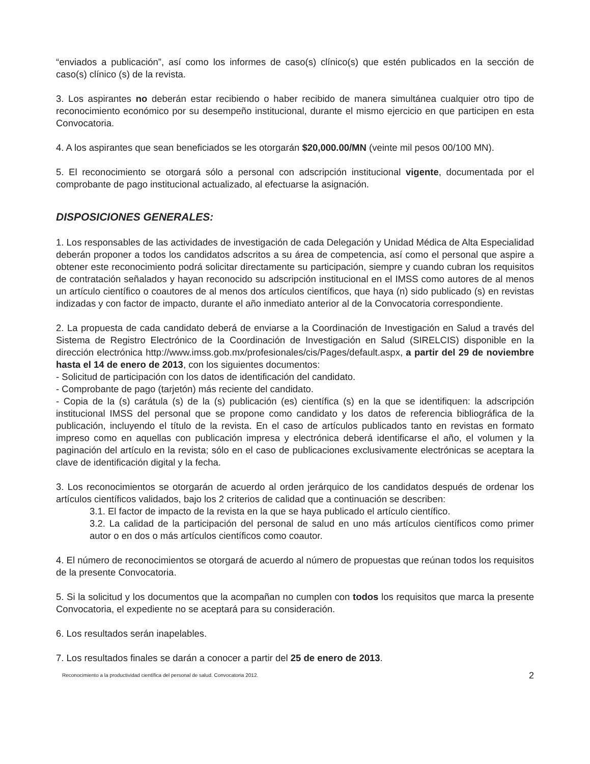“enviados a publicación”, así como los informes de caso(s) clínico(s) que estén publicados en la sección de caso(s) clínico (s) de la revista.
3. Los aspirantes no deberán estar recibiendo o haber recibido de manera simultánea cualquier otro tipo de reconocimiento económico por su desempeño institucional, durante el mismo ejercicio en que participen en esta Convocatoria.
4. A los aspirantes que sean beneficiados se les otorgarán $20,000.00/MN (veinte mil pesos 00/100 MN).
5. El reconocimiento se otorgará sólo a personal con adscripción institucional vigente, documentada por el comprobante de pago institucional actualizado, al efectuarse la asignación.
DISPOSICIONES GENERALES:
1. Los responsables de las actividades de investigación de cada Delegación y Unidad Médica de Alta Especialidad deberán proponer a todos los candidatos adscritos a su área de competencia, así como el personal que aspire a obtener este reconocimiento podrá solicitar directamente su participación, siempre y cuando cubran los requisitos de contratación señalados y hayan reconocido su adscripción institucional en el IMSS como autores de al menos un artículo científico o coautores de al menos dos artículos científicos, que haya (n) sido publicado (s) en revistas indizadas y con factor de impacto, durante el año inmediato anterior al de la Convocatoria correspondiente.
2. La propuesta de cada candidato deberá de enviarse a la Coordinación de Investigación en Salud a través del Sistema de Registro Electrónico de la Coordinación de Investigación en Salud (SIRELCIS) disponible en la dirección electrónica http://www.imss.gob.mx/profesionales/cis/Pages/default.aspx, a partir del 29 de noviembre hasta el 14 de enero de 2013, con los siguientes documentos:
- Solicitud de participación con los datos de identificación del candidato.
- Comprobante de pago (tarjetón) más reciente del candidato.
- Copia de la (s) carátula (s) de la (s) publicación (es) científica (s) en la que se identifiquen: la adscripción institucional IMSS del personal que se propone como candidato y los datos de referencia bibliográfica de la publicación, incluyendo el título de la revista. En el caso de artículos publicados tanto en revistas en formato impreso como en aquellas con publicación impresa y electrónica deberá identificarse el año, el volumen y la paginación del artículo en la revista; sólo en el caso de publicaciones exclusivamente electrónicas se aceptara la clave de identificación digital y la fecha.
3. Los reconocimientos se otorgarán de acuerdo al orden jerárquico de los candidatos después de ordenar los artículos científicos validados, bajo los 2 criterios de calidad que a continuación se describen:
3.1. El factor de impacto de la revista en la que se haya publicado el artículo científico.
3.2. La calidad de la participación del personal de salud en uno más artículos científicos como primer autor o en dos o más artículos científicos como coautor.
4. El número de reconocimientos se otorgará de acuerdo al número de propuestas que reúnan todos los requisitos de la presente Convocatoria.
5. Si la solicitud y los documentos que la acompañan no cumplen con todos los requisitos que marca la presente Convocatoria, el expediente no se aceptará para su consideración.
6. Los resultados serán inapelables.
7. Los resultados finales se darán a conocer a partir del 25 de enero de 2013.
Reconocimiento a la productividad científica del personal de salud. Convocatoria 2012. 2